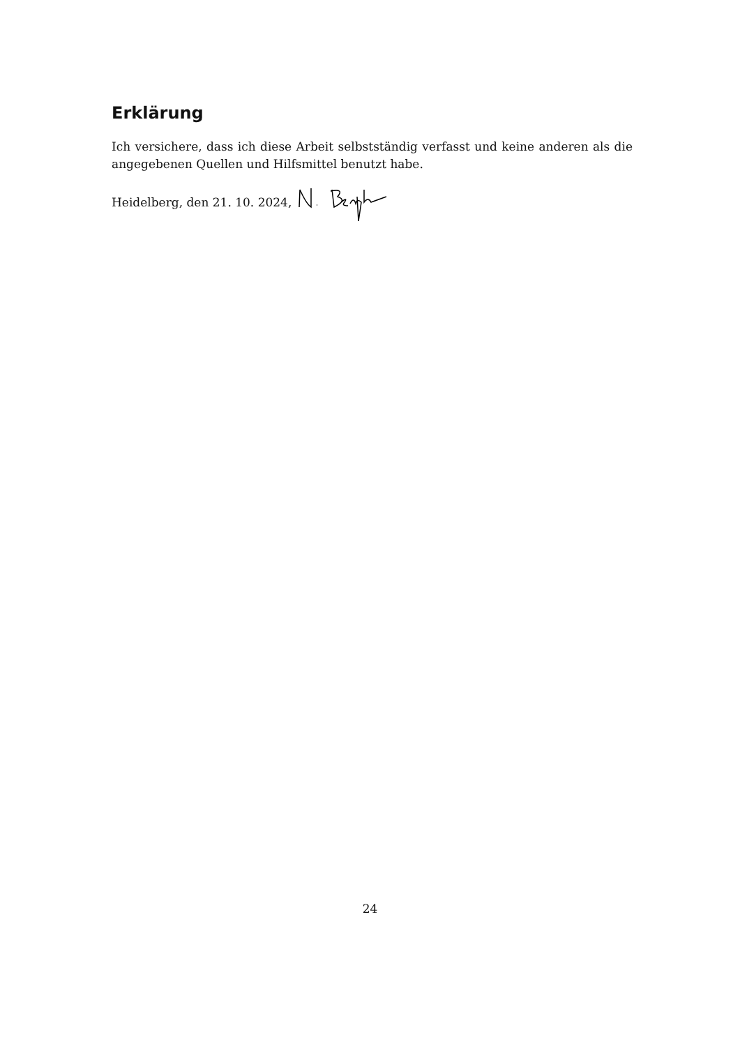Erklärung
Ich versichere, dass ich diese Arbeit selbstständig verfasst und keine anderen als die angegebenen Quellen und Hilfsmittel benutzt habe.
Heidelberg, den 21. 10. 2024,
24